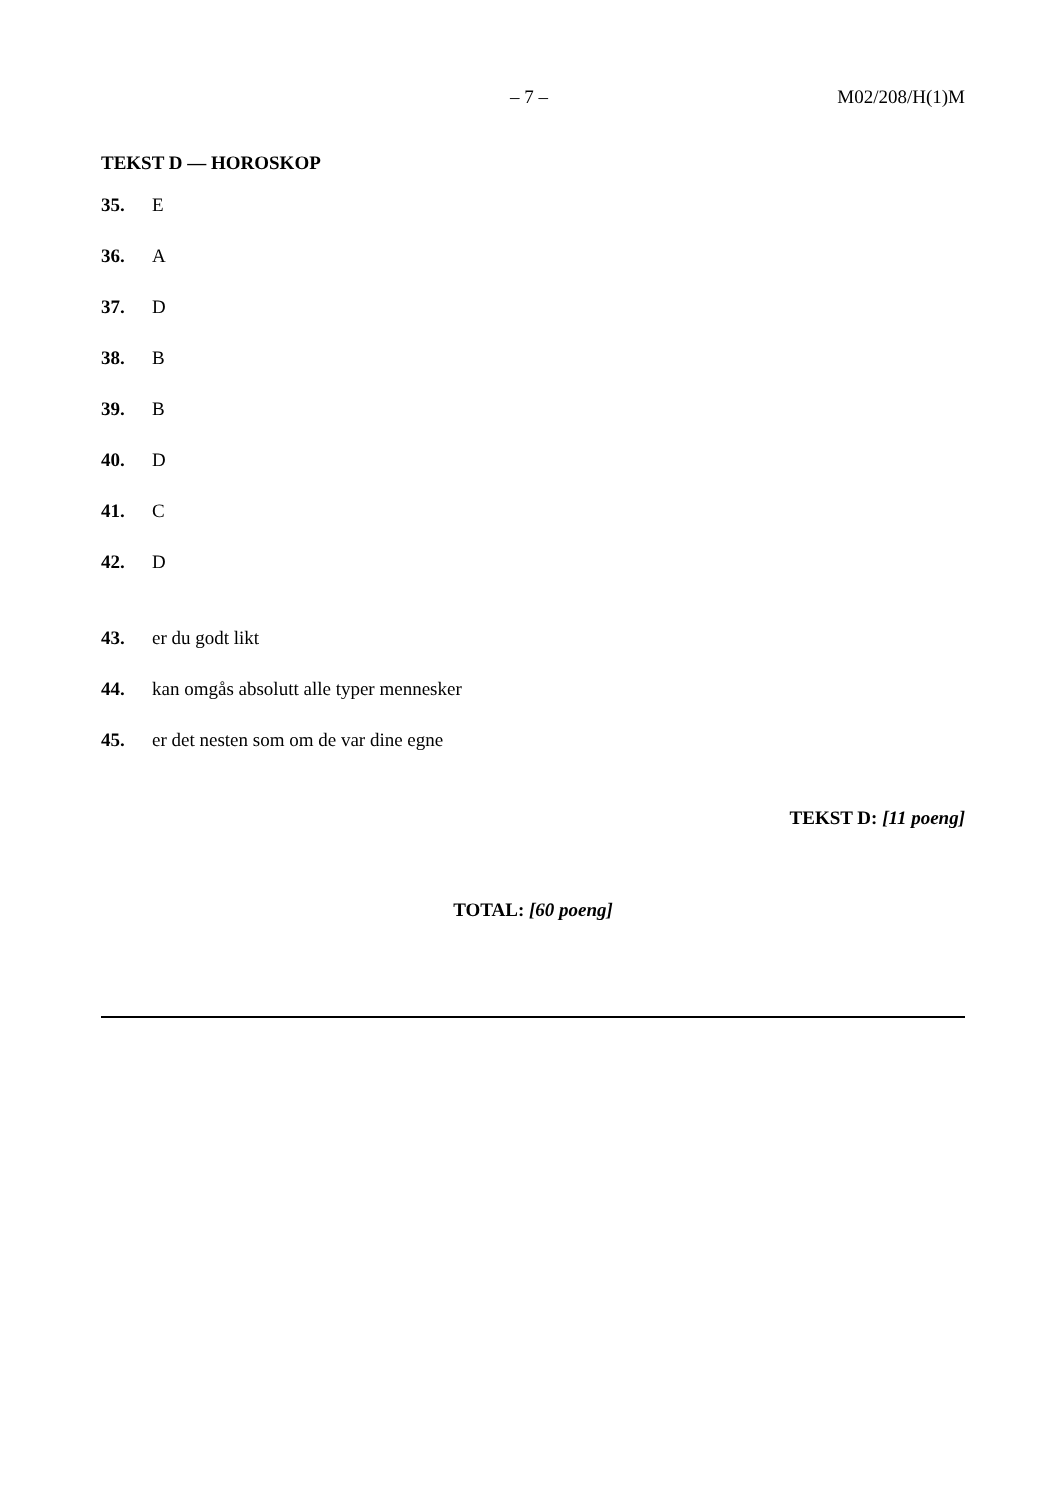– 7 – M02/208/H(1)M
TEKST D — HOROSKOP
35. E
36. A
37. D
38. B
39. B
40. D
41. C
42. D
43. er du godt likt
44. kan omgås absolutt alle typer mennesker
45. er det nesten som om de var dine egne
TEKST D: [11 poeng]
TOTAL: [60 poeng]